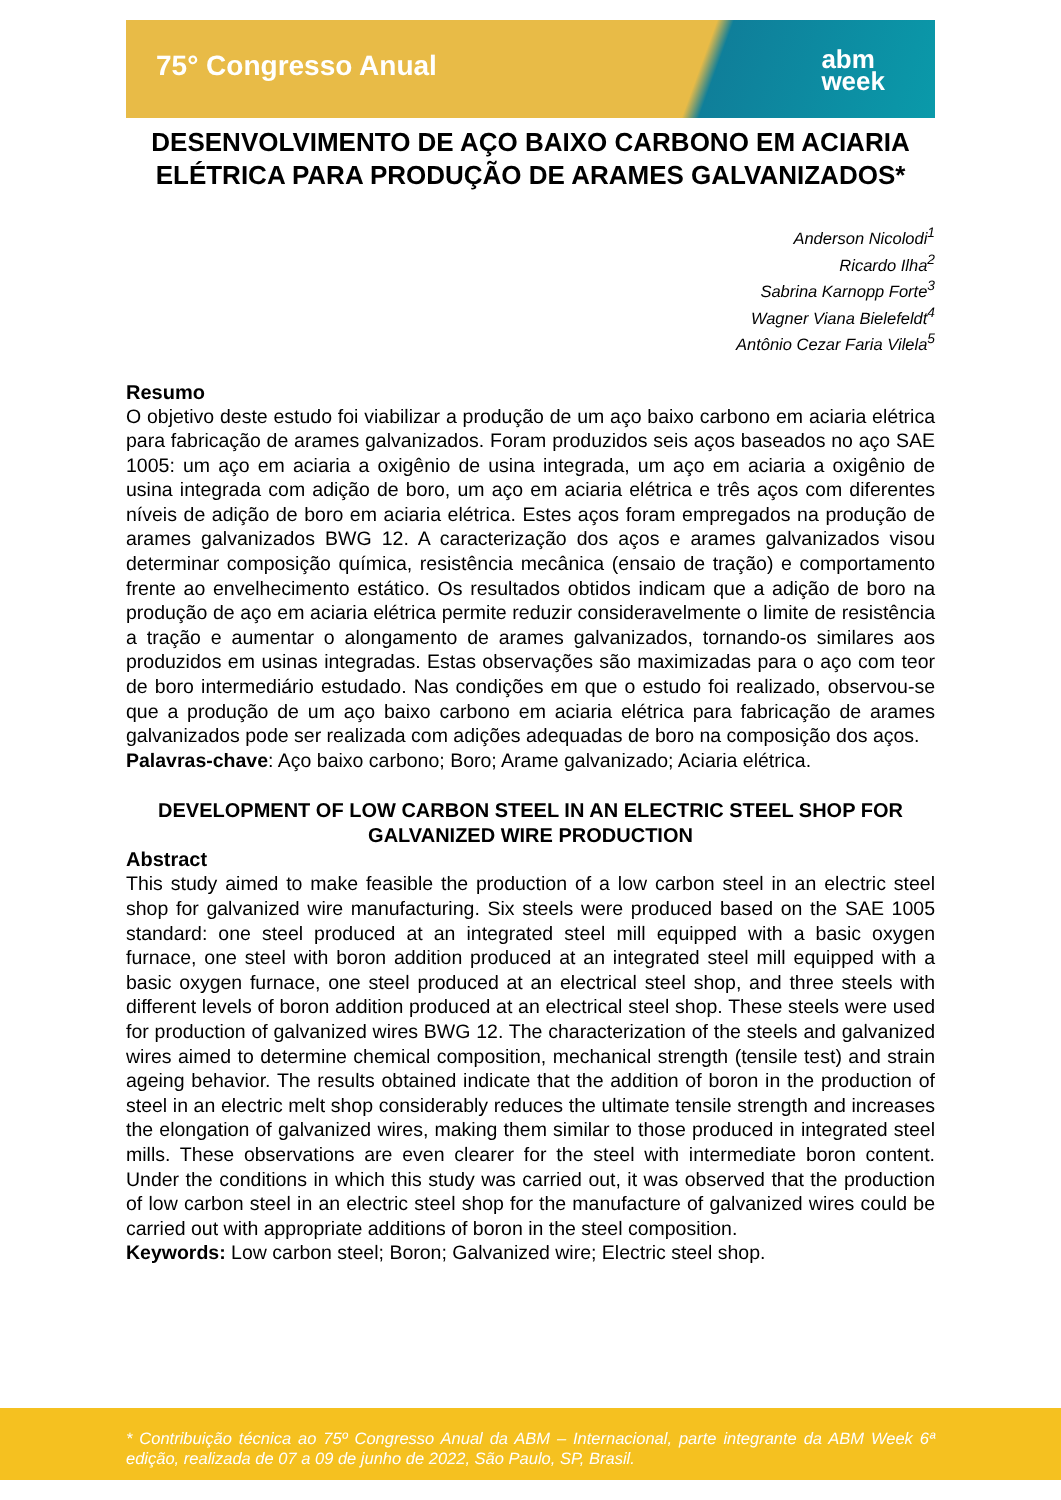75° Congresso Anual
abm
week
DESENVOLVIMENTO DE AÇO BAIXO CARBONO EM ACIARIA ELÉTRICA PARA PRODUÇÃO DE ARAMES GALVANIZADOS*
Anderson Nicolodi<sup>1</sup>
Ricardo Ilha<sup>2</sup>
Sabrina Karnopp Forte<sup>3</sup>
Wagner Viana Bielefeldt<sup>4</sup>
Antônio Cezar Faria Vilela<sup>5</sup>
Resumo
O objetivo deste estudo foi viabilizar a produção de um aço baixo carbono em aciaria elétrica para fabricação de arames galvanizados. Foram produzidos seis aços baseados no aço SAE 1005: um aço em aciaria a oxigênio de usina integrada, um aço em aciaria a oxigênio de usina integrada com adição de boro, um aço em aciaria elétrica e três aços com diferentes níveis de adição de boro em aciaria elétrica. Estes aços foram empregados na produção de arames galvanizados BWG 12. A caracterização dos aços e arames galvanizados visou determinar composição química, resistência mecânica (ensaio de tração) e comportamento frente ao envelhecimento estático. Os resultados obtidos indicam que a adição de boro na produção de aço em aciaria elétrica permite reduzir consideravelmente o limite de resistência a tração e aumentar o alongamento de arames galvanizados, tornando-os similares aos produzidos em usinas integradas. Estas observações são maximizadas para o aço com teor de boro intermediário estudado. Nas condições em que o estudo foi realizado, observou-se que a produção de um aço baixo carbono em aciaria elétrica para fabricação de arames galvanizados pode ser realizada com adições adequadas de boro na composição dos aços.
Palavras-chave: Aço baixo carbono; Boro; Arame galvanizado; Aciaria elétrica.
DEVELOPMENT OF LOW CARBON STEEL IN AN ELECTRIC STEEL SHOP FOR GALVANIZED WIRE PRODUCTION
Abstract
This study aimed to make feasible the production of a low carbon steel in an electric steel shop for galvanized wire manufacturing. Six steels were produced based on the SAE 1005 standard: one steel produced at an integrated steel mill equipped with a basic oxygen furnace, one steel with boron addition produced at an integrated steel mill equipped with a basic oxygen furnace, one steel produced at an electrical steel shop, and three steels with different levels of boron addition produced at an electrical steel shop. These steels were used for production of galvanized wires BWG 12. The characterization of the steels and galvanized wires aimed to determine chemical composition, mechanical strength (tensile test) and strain ageing behavior. The results obtained indicate that the addition of boron in the production of steel in an electric melt shop considerably reduces the ultimate tensile strength and increases the elongation of galvanized wires, making them similar to those produced in integrated steel mills. These observations are even clearer for the steel with intermediate boron content. Under the conditions in which this study was carried out, it was observed that the production of low carbon steel in an electric steel shop for the manufacture of galvanized wires could be carried out with appropriate additions of boron in the steel composition.
Keywords: Low carbon steel; Boron; Galvanized wire; Electric steel shop.
* Contribuição técnica ao 75º Congresso Anual da ABM – Internacional, parte integrante da ABM Week 6ª edição, realizada de 07 a 09 de junho de 2022, São Paulo, SP, Brasil.